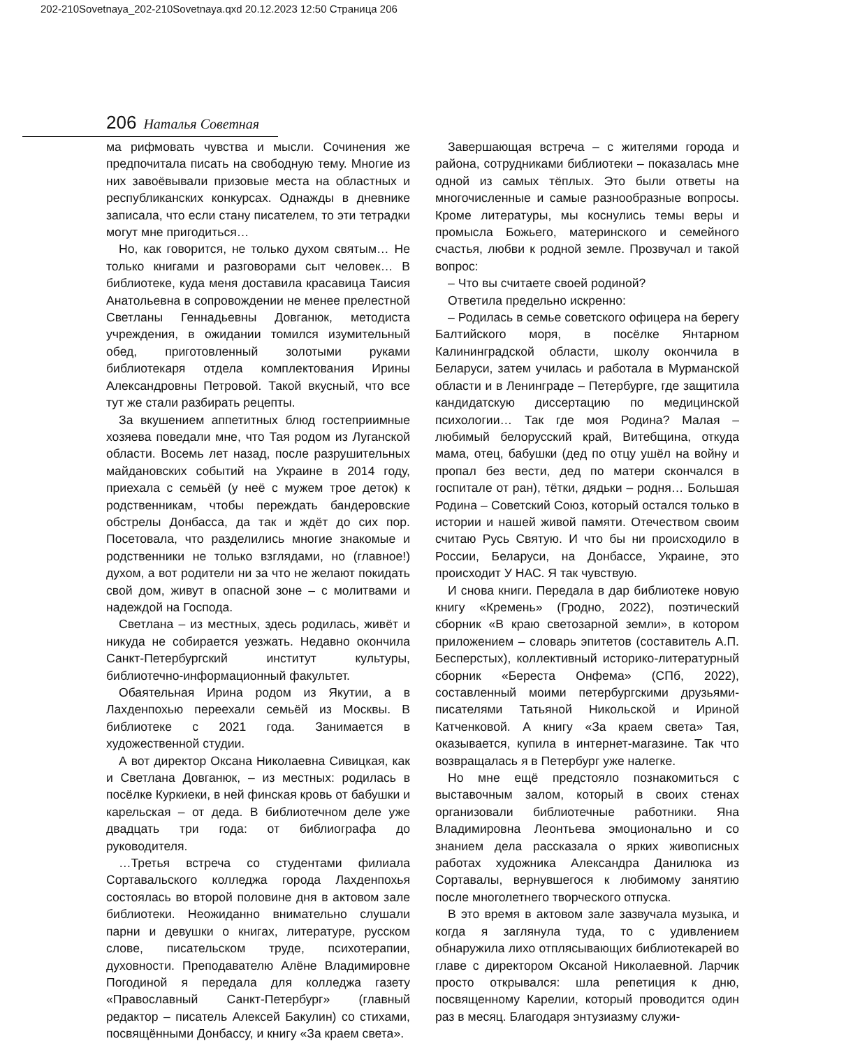202-210Sovetnaya_202-210Sovetnaya.qxd 20.12.2023 12:50 Страница 206
206 Наталья Советная
ма рифмовать чувства и мысли. Сочинения же предпочитала писать на свободную тему. Многие из них завоёвывали призовые места на областных и республиканских конкурсах. Однажды в дневнике записала, что если стану писателем, то эти тетрадки могут мне пригодиться…
Но, как говорится, не только духом святым… Не только книгами и разговорами сыт человек… В библиотеке, куда меня доставила красавица Таисия Анатольевна в сопровождении не менее прелестной Светланы Геннадьевны Довганюк, методиста учреждения, в ожидании томился изумительный обед, приготовленный золотыми руками библиотекаря отдела комплектования Ирины Александровны Петровой. Такой вкусный, что все тут же стали разбирать рецепты.
За вкушением аппетитных блюд гостеприимные хозяева поведали мне, что Тая родом из Луганской области. Восемь лет назад, после разрушительных майдановских событий на Украине в 2014 году, приехала с семьёй (у неё с мужем трое деток) к родственникам, чтобы переждать бандеровские обстрелы Донбасса, да так и ждёт до сих пор. Посетовала, что разделились многие знакомые и родственники не только взглядами, но (главное!) духом, а вот родители ни за что не желают покидать свой дом, живут в опасной зоне – с молитвами и надеждой на Господа.
Светлана – из местных, здесь родилась, живёт и никуда не собирается уезжать. Недавно окончила Санкт-Петербургский институт культуры, библиотечно-информационный факультет.
Обаятельная Ирина родом из Якутии, а в Лахденпохью переехали семьёй из Москвы. В библиотеке с 2021 года. Занимается в художественной студии.
А вот директор Оксана Николаевна Сивицкая, как и Светлана Довганюк, – из местных: родилась в посёлке Куркиеки, в ней финская кровь от бабушки и карельская – от деда. В библиотечном деле уже двадцать три года: от библиографа до руководителя.
…Третья встреча со студентами филиала Сортавальского колледжа города Лахденпохья состоялась во второй половине дня в актовом зале библиотеки. Неожиданно внимательно слушали парни и девушки о книгах, литературе, русском слове, писательском труде, психотерапии, духовности. Преподавателю Алёне Владимировне Погодиной я передала для колледжа газету «Православный Санкт-Петербург» (главный редактор – писатель Алексей Бакулин) со стихами, посвящёнными Донбассу, и книгу «За краем света».
Завершающая встреча – с жителями города и района, сотрудниками библиотеки – показалась мне одной из самых тёплых. Это были ответы на многочисленные и самые разнообразные вопросы. Кроме литературы, мы коснулись темы веры и промысла Божьего, материнского и семейного счастья, любви к родной земле. Прозвучал и такой вопрос:
– Что вы считаете своей родиной?
Ответила предельно искренно:
– Родилась в семье советского офицера на берегу Балтийского моря, в посёлке Янтарном Калининградской области, школу окончила в Беларуси, затем училась и работала в Мурманской области и в Ленинграде – Петербурге, где защитила кандидатскую диссертацию по медицинской психологии… Так где моя Родина? Малая – любимый белорусский край, Витебщина, откуда мама, отец, бабушки (дед по отцу ушёл на войну и пропал без вести, дед по матери скончался в госпитале от ран), тётки, дядьки – родня… Большая Родина – Советский Союз, который остался только в истории и нашей живой памяти. Отечеством своим считаю Русь Святую. И что бы ни происходило в России, Беларуси, на Донбассе, Украине, это происходит У НАС. Я так чувствую.
И снова книги. Передала в дар библиотеке новую книгу «Кремень» (Гродно, 2022), поэтический сборник «В краю светозарной земли», в котором приложением – словарь эпитетов (составитель А.П. Бесперстых), коллективный историко-литературный сборник «Береста Онфема» (СПб, 2022), составленный моими петербургскими друзьями-писателями Татьяной Никольской и Ириной Катченковой. А книгу «За краем света» Тая, оказывается, купила в интернет-магазине. Так что возвращалась я в Петербург уже налегке.
Но мне ещё предстояло познакомиться с выставочным залом, который в своих стенах организовали библиотечные работники. Яна Владимировна Леонтьева эмоционально и со знанием дела рассказала о ярких живописных работах художника Александра Данилюка из Сортавалы, вернувшегося к любимому занятию после многолетнего творческого отпуска.
В это время в актовом зале зазвучала музыка, и когда я заглянула туда, то с удивлением обнаружила лихо отплясывающих библиотекарей во главе с директором Оксаной Николаевной. Ларчик просто открывался: шла репетиция к дню, посвященному Карелии, который проводится один раз в месяц. Благодаря энтузиазму служи-